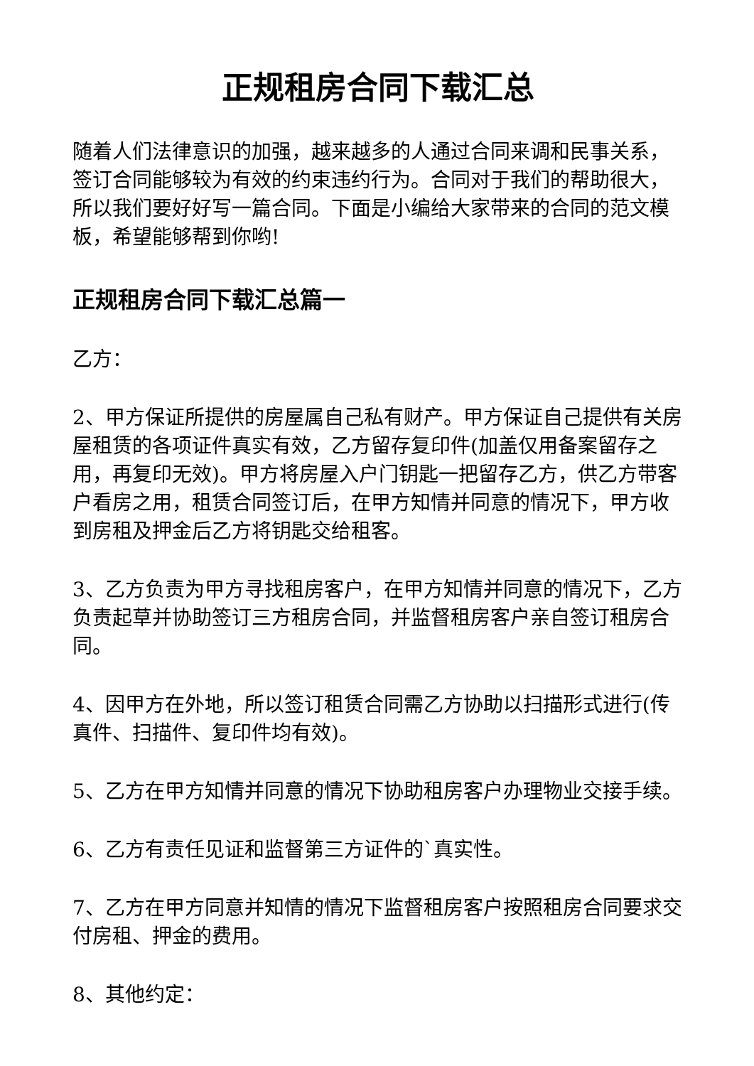正规租房合同下载汇总
随着人们法律意识的加强，越来越多的人通过合同来调和民事关系，签订合同能够较为有效的约束违约行为。合同对于我们的帮助很大，所以我们要好好写一篇合同。下面是小编给大家带来的合同的范文模板，希望能够帮到你哟!
正规租房合同下载汇总篇一
乙方：
2、甲方保证所提供的房屋属自己私有财产。甲方保证自己提供有关房屋租赁的各项证件真实有效，乙方留存复印件(加盖仅用备案留存之用，再复印无效)。甲方将房屋入户门钥匙一把留存乙方，供乙方带客户看房之用，租赁合同签订后，在甲方知情并同意的情况下，甲方收到房租及押金后乙方将钥匙交给租客。
3、乙方负责为甲方寻找租房客户，在甲方知情并同意的情况下，乙方负责起草并协助签订三方租房合同，并监督租房客户亲自签订租房合同。
4、因甲方在外地，所以签订租赁合同需乙方协助以扫描形式进行(传真件、扫描件、复印件均有效)。
5、乙方在甲方知情并同意的情况下协助租房客户办理物业交接手续。
6、乙方有责任见证和监督第三方证件的`真实性。
7、乙方在甲方同意并知情的情况下监督租房客户按照租房合同要求交付房租、押金的费用。
8、其他约定：